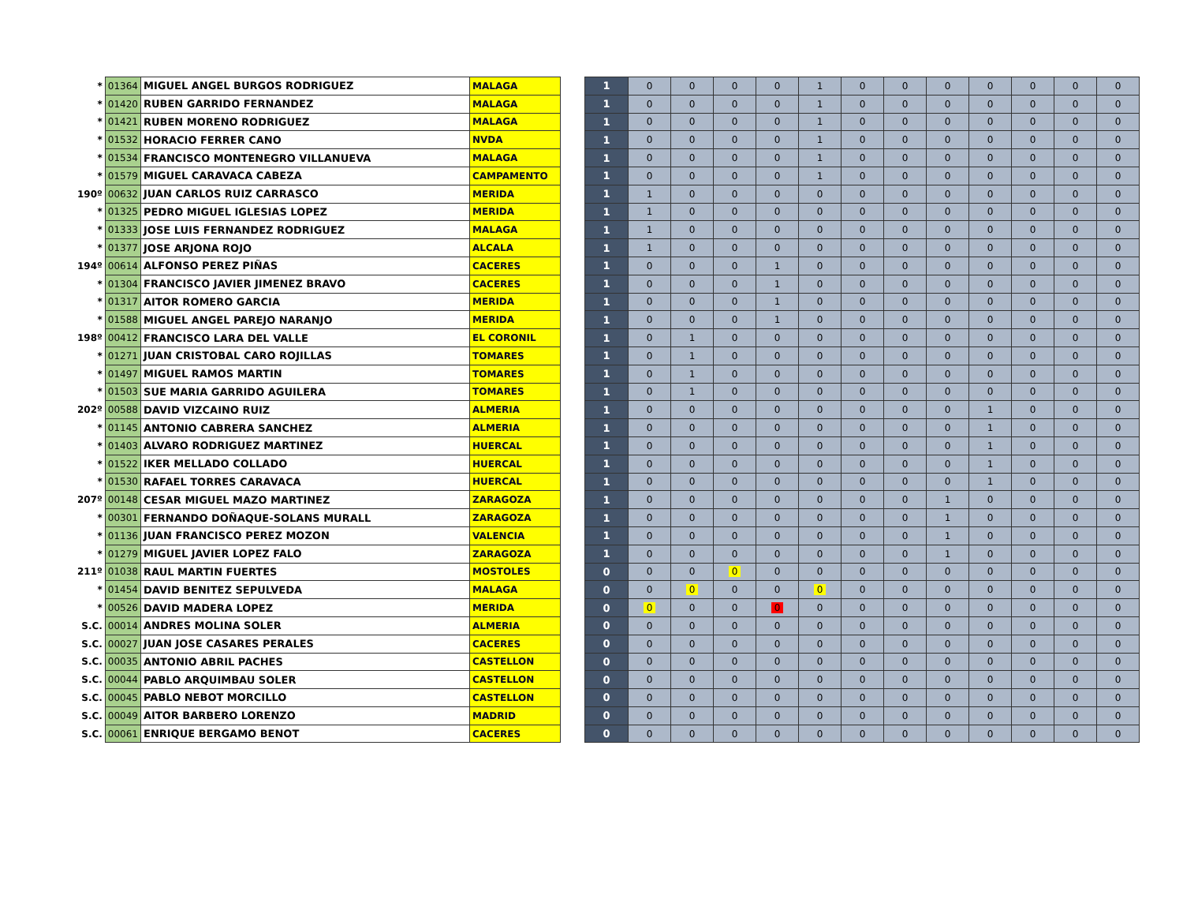| * | 01364 | MIGUEL ANGEL BURGOS RODRIGUEZ | MALAGA | | 1 | 0 | 0 | 0 | 0 | 1 | 0 | 0 | 0 | 0 | 0 | 0 | 0 |
| * | 01420 | RUBEN GARRIDO FERNANDEZ | MALAGA | | 1 | 0 | 0 | 0 | 0 | 1 | 0 | 0 | 0 | 0 | 0 | 0 | 0 |
| * | 01421 | RUBEN MORENO RODRIGUEZ | MALAGA | | 1 | 0 | 0 | 0 | 0 | 1 | 0 | 0 | 0 | 0 | 0 | 0 | 0 |
| * | 01532 | HORACIO FERRER CANO | NVDA | | 1 | 0 | 0 | 0 | 0 | 1 | 0 | 0 | 0 | 0 | 0 | 0 | 0 |
| * | 01534 | FRANCISCO MONTENEGRO VILLANUEVA | MALAGA | | 1 | 0 | 0 | 0 | 0 | 1 | 0 | 0 | 0 | 0 | 0 | 0 | 0 |
| * | 01579 | MIGUEL CARAVACA CABEZA | CAMPAMENTO | | 1 | 0 | 0 | 0 | 0 | 1 | 0 | 0 | 0 | 0 | 0 | 0 | 0 |
| 190º | 00632 | JUAN CARLOS RUIZ CARRASCO | MERIDA | | 1 | 1 | 0 | 0 | 0 | 0 | 0 | 0 | 0 | 0 | 0 | 0 | 0 |
| * | 01325 | PEDRO MIGUEL IGLESIAS LOPEZ | MERIDA | | 1 | 1 | 0 | 0 | 0 | 0 | 0 | 0 | 0 | 0 | 0 | 0 | 0 |
| * | 01333 | JOSE LUIS FERNANDEZ RODRIGUEZ | MALAGA | | 1 | 1 | 0 | 0 | 0 | 0 | 0 | 0 | 0 | 0 | 0 | 0 | 0 |
| * | 01377 | JOSE ARJONA ROJO | ALCALA | | 1 | 1 | 0 | 0 | 0 | 0 | 0 | 0 | 0 | 0 | 0 | 0 | 0 |
| 194º | 00614 | ALFONSO PEREZ PIÑAS | CACERES | | 1 | 0 | 0 | 0 | 1 | 0 | 0 | 0 | 0 | 0 | 0 | 0 | 0 |
| * | 01304 | FRANCISCO JAVIER JIMENEZ BRAVO | CACERES | | 1 | 0 | 0 | 0 | 1 | 0 | 0 | 0 | 0 | 0 | 0 | 0 | 0 |
| * | 01317 | AITOR ROMERO GARCIA | MERIDA | | 1 | 0 | 0 | 0 | 1 | 0 | 0 | 0 | 0 | 0 | 0 | 0 | 0 |
| * | 01588 | MIGUEL ANGEL PAREJO NARANJO | MERIDA | | 1 | 0 | 0 | 0 | 1 | 0 | 0 | 0 | 0 | 0 | 0 | 0 | 0 |
| 198º | 00412 | FRANCISCO LARA DEL VALLE | EL CORONIL | | 1 | 0 | 1 | 0 | 0 | 0 | 0 | 0 | 0 | 0 | 0 | 0 | 0 |
| * | 01271 | JUAN CRISTOBAL CARO ROJILLAS | TOMARES | | 1 | 0 | 1 | 0 | 0 | 0 | 0 | 0 | 0 | 0 | 0 | 0 | 0 |
| * | 01497 | MIGUEL RAMOS MARTIN | TOMARES | | 1 | 0 | 1 | 0 | 0 | 0 | 0 | 0 | 0 | 0 | 0 | 0 | 0 |
| * | 01503 | SUE MARIA GARRIDO AGUILERA | TOMARES | | 1 | 0 | 1 | 0 | 0 | 0 | 0 | 0 | 0 | 0 | 0 | 0 | 0 |
| 202º | 00588 | DAVID VIZCAINO RUIZ | ALMERIA | | 1 | 0 | 0 | 0 | 0 | 0 | 0 | 0 | 0 | 1 | 0 | 0 | 0 |
| * | 01145 | ANTONIO CABRERA SANCHEZ | ALMERIA | | 1 | 0 | 0 | 0 | 0 | 0 | 0 | 0 | 0 | 1 | 0 | 0 | 0 |
| * | 01403 | ALVARO RODRIGUEZ MARTINEZ | HUERCAL | | 1 | 0 | 0 | 0 | 0 | 0 | 0 | 0 | 0 | 1 | 0 | 0 | 0 |
| * | 01522 | IKER MELLADO COLLADO | HUERCAL | | 1 | 0 | 0 | 0 | 0 | 0 | 0 | 0 | 0 | 1 | 0 | 0 | 0 |
| * | 01530 | RAFAEL TORRES CARAVACA | HUERCAL | | 1 | 0 | 0 | 0 | 0 | 0 | 0 | 0 | 0 | 1 | 0 | 0 | 0 |
| 207º | 00148 | CESAR MIGUEL MAZO MARTINEZ | ZARAGOZA | | 1 | 0 | 0 | 0 | 0 | 0 | 0 | 0 | 1 | 0 | 0 | 0 | 0 |
| * | 00301 | FERNANDO DOÑAQUE-SOLANS MURALL | ZARAGOZA | | 1 | 0 | 0 | 0 | 0 | 0 | 0 | 0 | 1 | 0 | 0 | 0 | 0 |
| * | 01136 | JUAN FRANCISCO PEREZ MOZON | VALENCIA | | 1 | 0 | 0 | 0 | 0 | 0 | 0 | 0 | 1 | 0 | 0 | 0 | 0 |
| * | 01279 | MIGUEL JAVIER LOPEZ FALO | ZARAGOZA | | 1 | 0 | 0 | 0 | 0 | 0 | 0 | 0 | 1 | 0 | 0 | 0 | 0 |
| 211º | 01038 | RAUL MARTIN FUERTES | MOSTOLES | | 0 | 0 | 0 | 0 | 0 | 0 | 0 | 0 | 0 | 0 | 0 | 0 | 0 |
| * | 01454 | DAVID BENITEZ SEPULVEDA | MALAGA | | 0 | 0 | 0 | 0 | 0 | 0 | 0 | 0 | 0 | 0 | 0 | 0 | 0 |
| * | 00526 | DAVID MADERA LOPEZ | MERIDA | | 0 | 0 | 0 | 0 | 0 | 0 | 0 | 0 | 0 | 0 | 0 | 0 | 0 |
| S.C. | 00014 | ANDRES MOLINA SOLER | ALMERIA | | 0 | 0 | 0 | 0 | 0 | 0 | 0 | 0 | 0 | 0 | 0 | 0 | 0 |
| S.C. | 00027 | JUAN JOSE CASARES PERALES | CACERES | | 0 | 0 | 0 | 0 | 0 | 0 | 0 | 0 | 0 | 0 | 0 | 0 | 0 |
| S.C. | 00035 | ANTONIO ABRIL PACHES | CASTELLON | | 0 | 0 | 0 | 0 | 0 | 0 | 0 | 0 | 0 | 0 | 0 | 0 | 0 |
| S.C. | 00044 | PABLO ARQUIMBAU SOLER | CASTELLON | | 0 | 0 | 0 | 0 | 0 | 0 | 0 | 0 | 0 | 0 | 0 | 0 | 0 |
| S.C. | 00045 | PABLO NEBOT MORCILLO | CASTELLON | | 0 | 0 | 0 | 0 | 0 | 0 | 0 | 0 | 0 | 0 | 0 | 0 | 0 |
| S.C. | 00049 | AITOR BARBERO LORENZO | MADRID | | 0 | 0 | 0 | 0 | 0 | 0 | 0 | 0 | 0 | 0 | 0 | 0 | 0 |
| S.C. | 00061 | ENRIQUE BERGAMO BENOT | CACERES | | 0 | 0 | 0 | 0 | 0 | 0 | 0 | 0 | 0 | 0 | 0 | 0 | 0 |